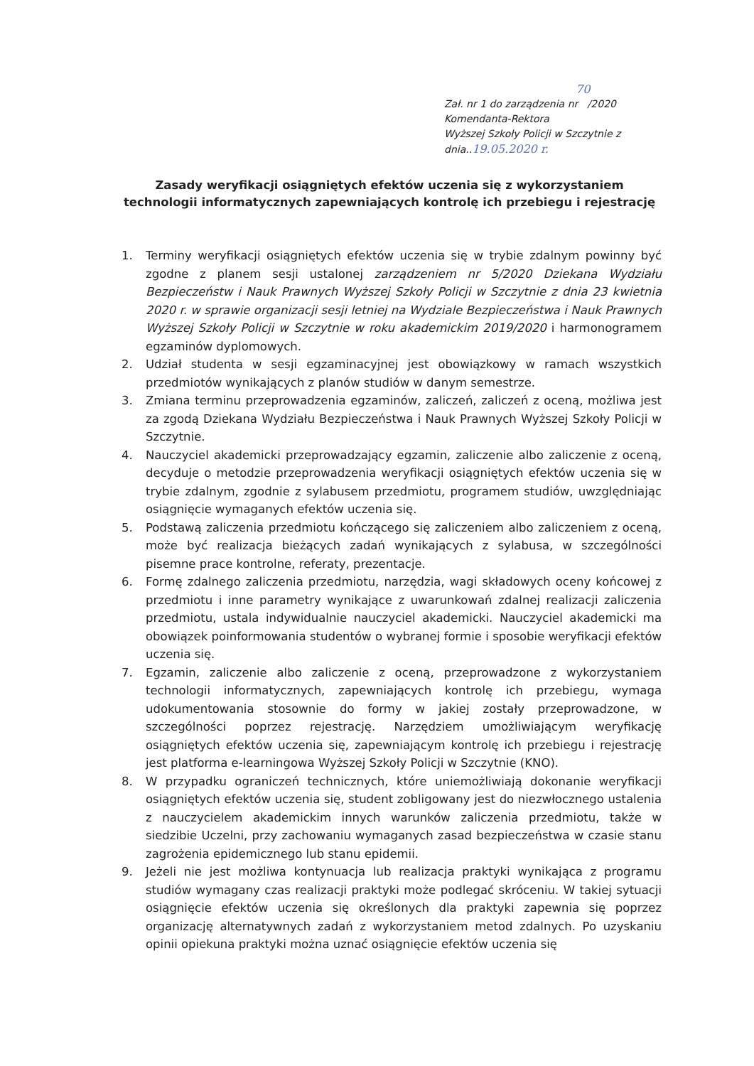70
Zał. nr 1 do zarządzenia nr /2020
Komendanta-Rektora
Wyższej Szkoły Policji w Szczytnie z dnia..19.05.2020 r.
Zasady weryfikacji osiągniętych efektów uczenia się z wykorzystaniem technologii informatycznych zapewniających kontrolę ich przebiegu i rejestrację
1. Terminy weryfikacji osiągniętych efektów uczenia się w trybie zdalnym powinny być zgodne z planem sesji ustalonej zarządzeniem nr 5/2020 Dziekana Wydziału Bezpieczeństw i Nauk Prawnych Wyższej Szkoły Policji w Szczytnie z dnia 23 kwietnia 2020 r. w sprawie organizacji sesji letniej na Wydziale Bezpieczeństwa i Nauk Prawnych Wyższej Szkoły Policji w Szczytnie w roku akademickim 2019/2020 i harmonogramem egzaminów dyplomowych.
2. Udział studenta w sesji egzaminacyjnej jest obowiązkowy w ramach wszystkich przedmiotów wynikających z planów studiów w danym semestrze.
3. Zmiana terminu przeprowadzenia egzaminów, zaliczeń, zaliczeń z oceną, możliwa jest za zgodą Dziekana Wydziału Bezpieczeństwa i Nauk Prawnych Wyższej Szkoły Policji w Szczytnie.
4. Nauczyciel akademicki przeprowadzający egzamin, zaliczenie albo zaliczenie z oceną, decyduje o metodzie przeprowadzenia weryfikacji osiągniętych efektów uczenia się w trybie zdalnym, zgodnie z sylabusem przedmiotu, programem studiów, uwzględniając osiągnięcie wymaganych efektów uczenia się.
5. Podstawą zaliczenia przedmiotu kończącego się zaliczeniem albo zaliczeniem z oceną, może być realizacja bieżących zadań wynikających z sylabusa, w szczególności pisemne prace kontrolne, referaty, prezentacje.
6. Formę zdalnego zaliczenia przedmiotu, narzędzia, wagi składowych oceny końcowej z przedmiotu i inne parametry wynikające z uwarunkowań zdalnej realizacji zaliczenia przedmiotu, ustala indywidualnie nauczyciel akademicki. Nauczyciel akademicki ma obowiązek poinformowania studentów o wybranej formie i sposobie weryfikacji efektów uczenia się.
7. Egzamin, zaliczenie albo zaliczenie z oceną, przeprowadzone z wykorzystaniem technologii informatycznych, zapewniających kontrolę ich przebiegu, wymaga udokumentowania stosownie do formy w jakiej zostały przeprowadzone, w szczególności poprzez rejestrację. Narzędziem umożliwiającym weryfikację osiągniętych efektów uczenia się, zapewniającym kontrolę ich przebiegu i rejestrację jest platforma e-learningowa Wyższej Szkoły Policji w Szczytnie (KNO).
8. W przypadku ograniczeń technicznych, które uniemożliwiają dokonanie weryfikacji osiągniętych efektów uczenia się, student zobligowany jest do niezwłocznego ustalenia z nauczycielem akademickim innych warunków zaliczenia przedmiotu, także w siedzibie Uczelni, przy zachowaniu wymaganych zasad bezpieczeństwa w czasie stanu zagrożenia epidemicznego lub stanu epidemii.
9. Jeżeli nie jest możliwa kontynuacja lub realizacja praktyki wynikająca z programu studiów wymagany czas realizacji praktyki może podlegać skróceniu. W takiej sytuacji osiągnięcie efektów uczenia się określonych dla praktyki zapewnia się poprzez organizację alternatywnych zadań z wykorzystaniem metod zdalnych. Po uzyskaniu opinii opiekuna praktyki można uznać osiągnięcie efektów uczenia się